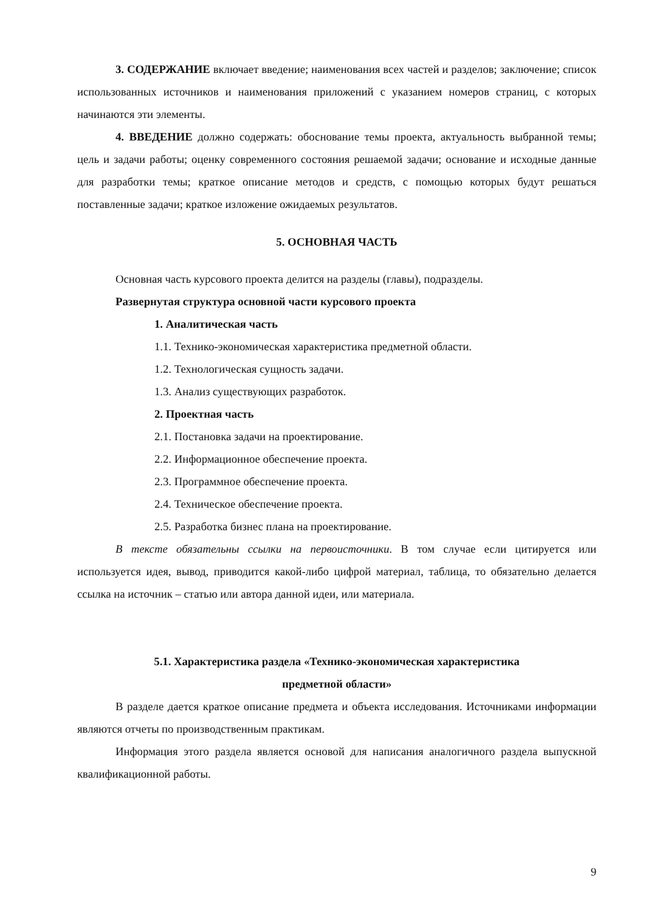3. СОДЕРЖАНИЕ включает введение; наименования всех частей и разделов; заключение; список использованных источников и наименования приложений с указанием номеров страниц, с которых начинаются эти элементы.
4. ВВЕДЕНИЕ должно содержать: обоснование темы проекта, актуальность выбранной темы; цель и задачи работы; оценку современного состояния решаемой задачи; основание и исходные данные для разработки темы; краткое описание методов и средств, с помощью которых будут решаться поставленные задачи; краткое изложение ожидаемых результатов.
5. ОСНОВНАЯ ЧАСТЬ
Основная часть курсового проекта делится на разделы (главы), подразделы.
Развернутая структура основной части курсового проекта
1. Аналитическая часть
1.1. Технико-экономическая характеристика предметной области.
1.2. Технологическая сущность задачи.
1.3. Анализ существующих разработок.
2. Проектная часть
2.1. Постановка задачи на проектирование.
2.2. Информационное обеспечение проекта.
2.3. Программное обеспечение проекта.
2.4. Техническое обеспечение проекта.
2.5. Разработка бизнес плана на проектирование.
В тексте обязательны ссылки на первоисточники. В том случае если цитируется или используется идея, вывод, приводится какой-либо цифрой материал, таблица, то обязательно делается ссылка на источник – статью или автора данной идеи, или материала.
5.1. Характеристика раздела «Технико-экономическая характеристика
предметной области»
В разделе дается краткое описание предмета и объекта исследования. Источниками информации являются отчеты по производственным практикам.
Информация этого раздела является основой для написания аналогичного раздела выпускной квалификационной работы.
9